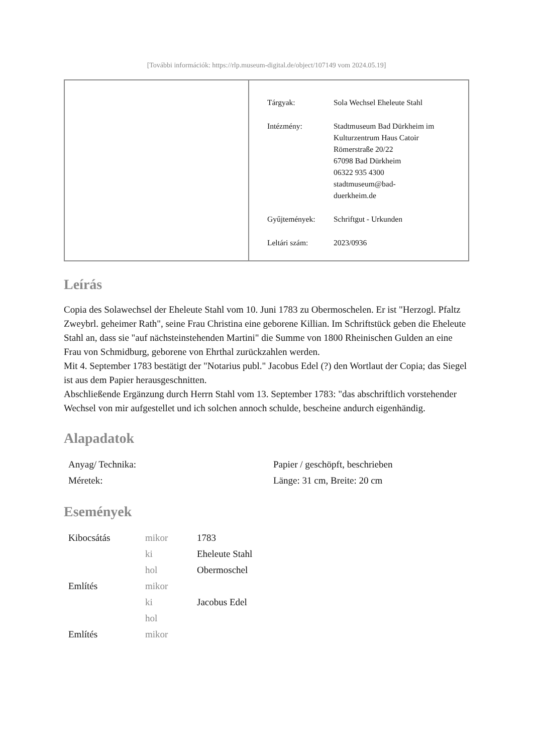[További információk: https://rlp.museum-digital.de/object/107149 vom 2024.05.19]
| Tárgyak: | Sola Wechsel Eheleute Stahl |
| Intézmény: | Stadtmuseum Bad Dürkheim im Kulturzentrum Haus Catoir Römerstraße 20/22 67098 Bad Dürkheim 06322 935 4300 stadtmuseum@bad- duerkheim.de |
| Gyűjtemények: | Schriftgut - Urkunden |
| Leltári szám: | 2023/0936 |
Leírás
Copia des Solawechsel der Eheleute Stahl vom 10. Juni 1783 zu Obermoschelen. Er ist "Herzogl. Pfaltz Zweybrl. geheimer Rath", seine Frau Christina eine geborene Killian. Im Schriftstück geben die Eheleute Stahl an, dass sie "auf nächsteinstehenden Martini" die Summe von 1800 Rheinischen Gulden an eine Frau von Schmidburg, geborene von Ehrthal zurückzahlen werden.
Mit 4. September 1783 bestätigt der "Notarius publ." Jacobus Edel (?) den Wortlaut der Copia; das Siegel ist aus dem Papier herausgeschnitten.
Abschließende Ergänzung durch Herrn Stahl vom 13. September 1783: "das abschriftlich vorstehender Wechsel von mir aufgestellet und ich solchen annoch schulde, bescheine andurch eigenhändig.
Alapadatok
| Anyag/ Technika: | Papier / geschöpft, beschrieben |
| Méretek: | Länge: 31 cm, Breite: 20 cm |
Események
| Kibocsátás | mikor | 1783 |
| | ki | Eheleute Stahl |
| | hol | Obermoschel |
| Említés | mikor | |
| | ki | Jacobus Edel |
| | hol | |
| Említés | mikor | |